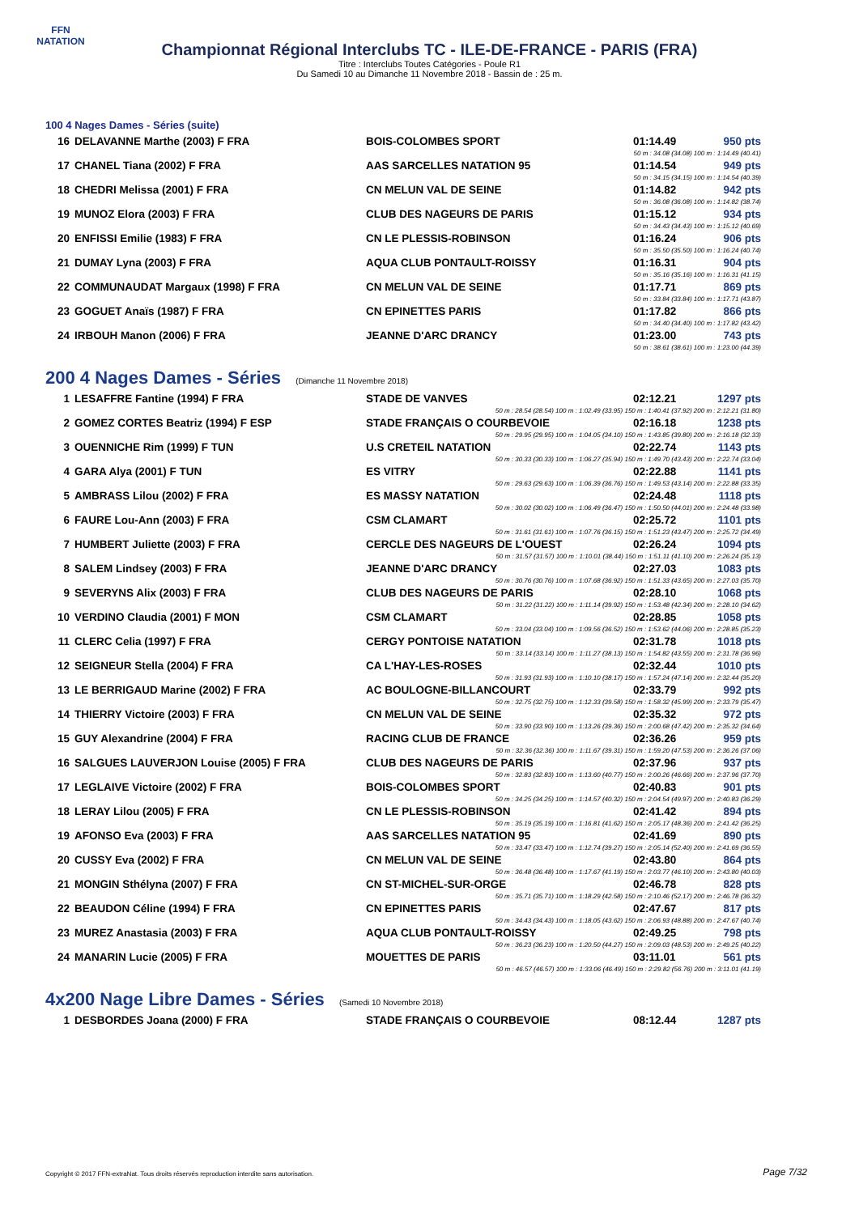FFN
NATATION
Championnat Régional Interclubs TC - ILE-DE-FRANCE - PARIS (FRA)
Titre : Interclubs Toutes Catégories - Poule R1
Du Samedi 10 au Dimanche 11 Novembre 2018 - Bassin de : 25 m.
100 4 Nages Dames - Séries (suite)
| 16 | DELAVANNE Marthe (2003) F FRA | BOIS-COLOMBES SPORT | 01:14.49 | 950 pts |
| 50 m : 34.08 (34.08) 100 m : 1:14.49 (40.41) | | | | |
| 17 | CHANEL Tiana (2002) F FRA | AAS SARCELLES NATATION 95 | 01:14.54 | 949 pts |
| 50 m : 34.15 (34.15) 100 m : 1:14.54 (40.39) | | | | |
| 18 | CHEDRI Melissa (2001) F FRA | CN MELUN VAL DE SEINE | 01:14.82 | 942 pts |
| 50 m : 36.08 (36.08) 100 m : 1:14.82 (38.74) | | | | |
| 19 | MUNOZ Elora (2003) F FRA | CLUB DES NAGEURS DE PARIS | 01:15.12 | 934 pts |
| 50 m : 34.43 (34.43) 100 m : 1:15.12 (40.69) | | | | |
| 20 | ENFISSI Emilie (1983) F FRA | CN LE PLESSIS-ROBINSON | 01:16.24 | 906 pts |
| 50 m : 35.50 (35.50) 100 m : 1:16.24 (40.74) | | | | |
| 21 | DUMAY Lyna (2003) F FRA | AQUA CLUB PONTAULT-ROISSY | 01:16.31 | 904 pts |
| 50 m : 35.16 (35.16) 100 m : 1:16.31 (41.15) | | | | |
| 22 | COMMUNAUDAT Margaux (1998) F FRA | CN MELUN VAL DE SEINE | 01:17.71 | 869 pts |
| 50 m : 33.84 (33.84) 100 m : 1:17.71 (43.87) | | | | |
| 23 | GOGUET Anaïs (1987) F FRA | CN EPINETTES PARIS | 01:17.82 | 866 pts |
| 50 m : 34.40 (34.40) 100 m : 1:17.82 (43.42) | | | | |
| 24 | IRBOUH Manon (2006) F FRA | JEANNE D'ARC DRANCY | 01:23.00 | 743 pts |
| 50 m : 38.61 (38.61) 100 m : 1:23.00 (44.39) | | | | |
200 4 Nages Dames - Séries (Dimanche 11 Novembre 2018)
| 1 | LESAFFRE Fantine (1994) F FRA | STADE DE VANVES | 02:12.21 | 1297 pts |
| 50 m : 28.54 (28.54) 100 m : 1:02.49 (33.95) 150 m : 1:40.41 (37.92) 200 m : 2:12.21 (31.80) | | | | |
| 2 | GOMEZ CORTES Beatriz (1994) F ESP | STADE FRANÇAIS O COURBEVOIE | 02:16.18 | 1238 pts |
| 50 m : 29.95 (29.95) 100 m : 1:04.05 (34.10) 150 m : 1:43.85 (39.80) 200 m : 2:16.18 (32.33) | | | | |
| 3 | OUENNICHE Rim (1999) F TUN | U.S CRETEIL NATATION | 02:22.74 | 1143 pts |
| 50 m : 30.33 (30.33) 100 m : 1:06.27 (35.94) 150 m : 1:49.70 (43.43) 200 m : 2:22.74 (33.04) | | | | |
| 4 | GARA Alya (2001) F TUN | ES VITRY | 02:22.88 | 1141 pts |
| 50 m : 29.63 (29.63) 100 m : 1:06.39 (36.76) 150 m : 1:49.53 (43.14) 200 m : 2:22.88 (33.35) | | | | |
| 5 | AMBRASS Lilou (2002) F FRA | ES MASSY NATATION | 02:24.48 | 1118 pts |
| 50 m : 30.02 (30.02) 100 m : 1:06.49 (36.47) 150 m : 1:50.50 (44.01) 200 m : 2:24.48 (33.98) | | | | |
| 6 | FAURE Lou-Ann (2003) F FRA | CSM CLAMART | 02:25.72 | 1101 pts |
| 50 m : 31.61 (31.61) 100 m : 1:07.76 (36.15) 150 m : 1:51.23 (43.47) 200 m : 2:25.72 (34.49) | | | | |
| 7 | HUMBERT Juliette (2003) F FRA | CERCLE DES NAGEURS DE L'OUEST | 02:26.24 | 1094 pts |
| 50 m : 31.57 (31.57) 100 m : 1:10.01 (38.44) 150 m : 1:51.11 (41.10) 200 m : 2:26.24 (35.13) | | | | |
| 8 | SALEM Lindsey (2003) F FRA | JEANNE D'ARC DRANCY | 02:27.03 | 1083 pts |
| 50 m : 30.76 (30.76) 100 m : 1:07.68 (36.92) 150 m : 1:51.33 (43.65) 200 m : 2:27.03 (35.70) | | | | |
| 9 | SEVERYNS Alix (2003) F FRA | CLUB DES NAGEURS DE PARIS | 02:28.10 | 1068 pts |
| 50 m : 31.22 (31.22) 100 m : 1:11.14 (39.92) 150 m : 1:53.48 (42.34) 200 m : 2:28.10 (34.62) | | | | |
| 10 | VERDINO Claudia (2001) F MON | CSM CLAMART | 02:28.85 | 1058 pts |
| 50 m : 33.04 (33.04) 100 m : 1:09.56 (36.52) 150 m : 1:53.62 (44.06) 200 m : 2:28.85 (35.23) | | | | |
| 11 | CLERC Celia (1997) F FRA | CERGY PONTOISE NATATION | 02:31.78 | 1018 pts |
| 50 m : 33.14 (33.14) 100 m : 1:11.27 (38.13) 150 m : 1:54.82 (43.55) 200 m : 2:31.78 (36.96) | | | | |
| 12 | SEIGNEUR Stella (2004) F FRA | CA L'HAY-LES-ROSES | 02:32.44 | 1010 pts |
| 50 m : 31.93 (31.93) 100 m : 1:10.10 (38.17) 150 m : 1:57.24 (47.14) 200 m : 2:32.44 (35.20) | | | | |
| 13 | LE BERRIGAUD Marine (2002) F FRA | AC BOULOGNE-BILLANCOURT | 02:33.79 | 992 pts |
| 50 m : 32.75 (32.75) 100 m : 1:12.33 (39.58) 150 m : 1:58.32 (45.99) 200 m : 2:33.79 (35.47) | | | | |
| 14 | THIERRY Victoire (2003) F FRA | CN MELUN VAL DE SEINE | 02:35.32 | 972 pts |
| 50 m : 33.90 (33.90) 100 m : 1:13.26 (39.36) 150 m : 2:00.68 (47.42) 200 m : 2:35.32 (34.64) | | | | |
| 15 | GUY Alexandrine (2004) F FRA | RACING CLUB DE FRANCE | 02:36.26 | 959 pts |
| 50 m : 32.36 (32.36) 100 m : 1:11.67 (39.31) 150 m : 1:59.20 (47.53) 200 m : 2:36.26 (37.06) | | | | |
| 16 | SALGUES LAUVERJON Louise (2005) F FRA | CLUB DES NAGEURS DE PARIS | 02:37.96 | 937 pts |
| 50 m : 32.83 (32.83) 100 m : 1:13.60 (40.77) 150 m : 2:00.26 (46.66) 200 m : 2:37.96 (37.70) | | | | |
| 17 | LEGLAIVE Victoire (2002) F FRA | BOIS-COLOMBES SPORT | 02:40.83 | 901 pts |
| 50 m : 34.25 (34.25) 100 m : 1:14.57 (40.32) 150 m : 2:04.54 (49.97) 200 m : 2:40.83 (36.29) | | | | |
| 18 | LERAY Lilou (2005) F FRA | CN LE PLESSIS-ROBINSON | 02:41.42 | 894 pts |
| 50 m : 35.19 (35.19) 100 m : 1:16.81 (41.62) 150 m : 2:05.17 (48.36) 200 m : 2:41.42 (36.25) | | | | |
| 19 | AFONSO Eva (2003) F FRA | AAS SARCELLES NATATION 95 | 02:41.69 | 890 pts |
| 50 m : 33.47 (33.47) 100 m : 1:12.74 (39.27) 150 m : 2:05.14 (52.40) 200 m : 2:41.69 (36.55) | | | | |
| 20 | CUSSY Eva (2002) F FRA | CN MELUN VAL DE SEINE | 02:43.80 | 864 pts |
| 50 m : 36.48 (36.48) 100 m : 1:17.67 (41.19) 150 m : 2:03.77 (46.10) 200 m : 2:43.80 (40.03) | | | | |
| 21 | MONGIN Sthélyna (2007) F FRA | CN ST-MICHEL-SUR-ORGE | 02:46.78 | 828 pts |
| 50 m : 35.71 (35.71) 100 m : 1:18.29 (42.58) 150 m : 2:10.46 (52.17) 200 m : 2:46.78 (36.32) | | | | |
| 22 | BEAUDON Céline (1994) F FRA | CN EPINETTES PARIS | 02:47.67 | 817 pts |
| 50 m : 34.43 (34.43) 100 m : 1:18.05 (43.62) 150 m : 2:06.93 (48.88) 200 m : 2:47.67 (40.74) | | | | |
| 23 | MUREZ Anastasia (2003) F FRA | AQUA CLUB PONTAULT-ROISSY | 02:49.25 | 798 pts |
| 50 m : 36.23 (36.23) 100 m : 1:20.50 (44.27) 150 m : 2:09.03 (48.53) 200 m : 2:49.25 (40.22) | | | | |
| 24 | MANARIN Lucie (2005) F FRA | MOUETTES DE PARIS | 03:11.01 | 561 pts |
| 50 m : 46.57 (46.57) 100 m : 1:33.06 (46.49) 150 m : 2:29.82 (56.76) 200 m : 3:11.01 (41.19) | | | | |
4x200 Nage Libre Dames - Séries (Samedi 10 Novembre 2018)
| 1 | DESBORDES Joana (2000) F FRA | STADE FRANÇAIS O COURBEVOIE | 08:12.44 | 1287 pts |
Copyright © 2017 FFN-extraNat. Tous droits réservés reproduction interdite sans autorisation.
Page 7/32